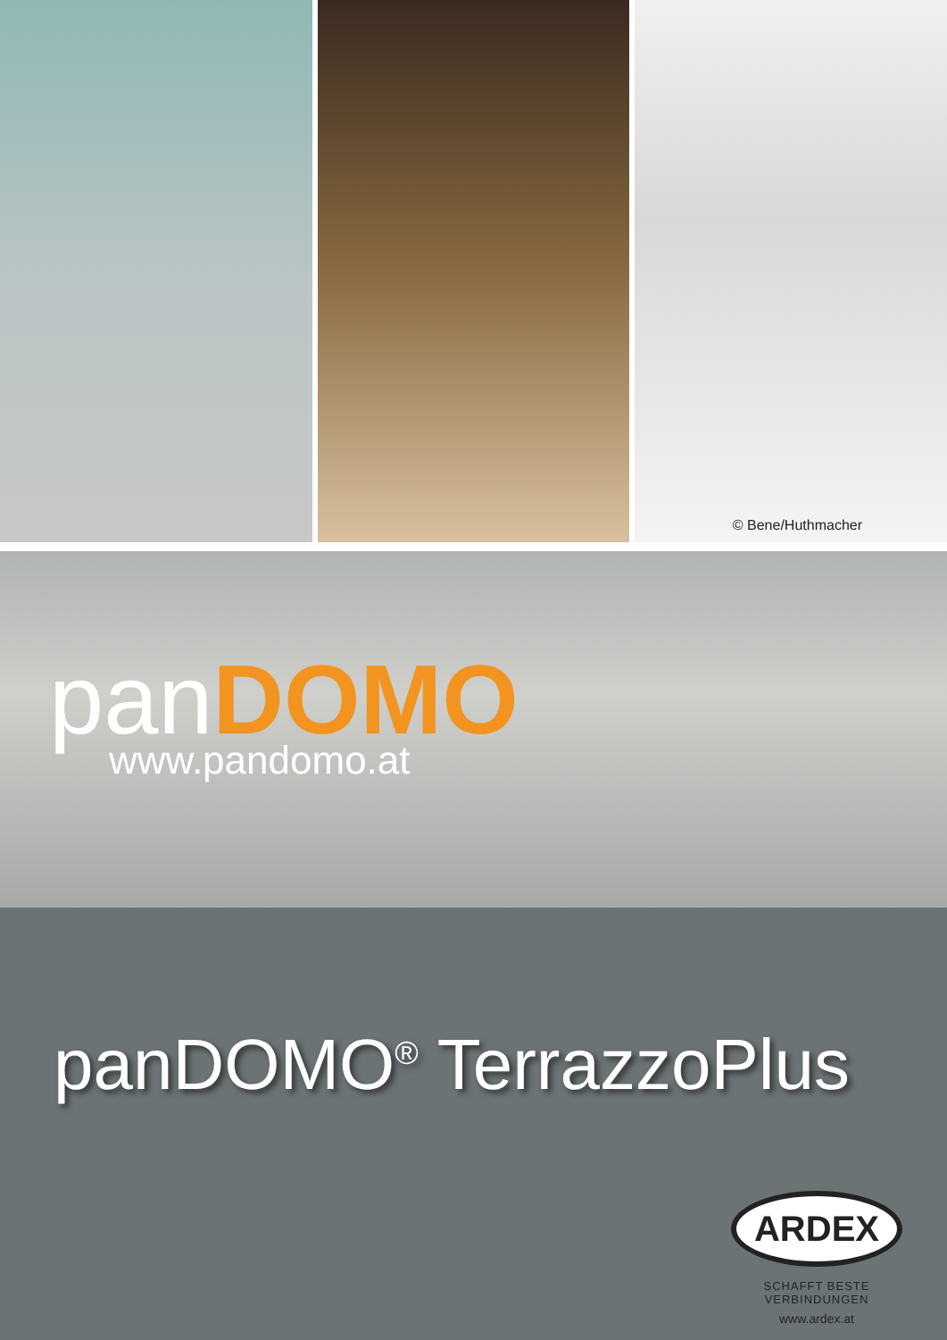© Bene/Huthmacher
panDOMO
www.pandomo.at
panDOMO<sup>®</sup> TerrazzoPlus
ARDEX
SCHAFFT BESTE VERBINDUNGEN
www.ardex.at